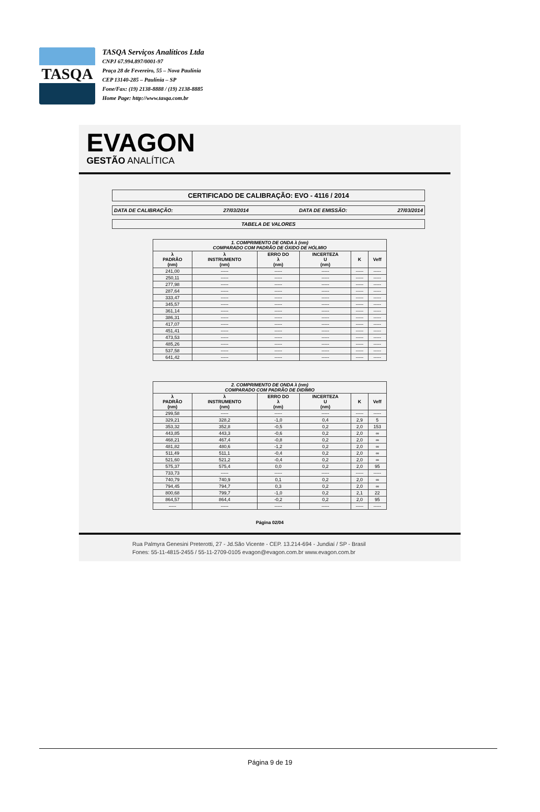TASQA
TASQA Serviços Analíticos Ltda
CNPJ 67.994.897/0001-97
Praça 28 de Fevereiro, 55 – Nova Paulínia
CEP 13140-285 – Paulínia – SP
Fone/Fax: (19) 2138-8888 / (19) 2138-8885
Home Page: http://www.tasqa.com.br
EVAGON
GESTÃO ANALÍTICA
CERTIFICADO DE CALIBRAÇÃO: EVO - 4116 / 2014
DATA DE CALIBRAÇÃO: 27/03/2014 DATA DE EMISSÃO: 27/03/2014
TABELA DE VALORES
| 1. COMPRIMENTO DE ONDA λ (nm) COMPARADO COM PADRÃO DE ÓXIDO DE HÓLMIO | | | | | |
| --- | --- | --- | --- | --- | --- |
| λ PADRÃO (nm) | λ INSTRUMENTO (nm) | ERRO DO λ (nm) | INCERTEZA U (nm) | K | Veff |
| 241,00 | ----- | ----- | ----- | ----- | ----- |
| 250,11 | ----- | ----- | ----- | ----- | ----- |
| 277,98 | ----- | ----- | ----- | ----- | ----- |
| 287,64 | ----- | ----- | ----- | ----- | ----- |
| 333,47 | ----- | ----- | ----- | ----- | ----- |
| 345,57 | ----- | ----- | ----- | ----- | ----- |
| 361,14 | ----- | ----- | ----- | ----- | ----- |
| 386,31 | ----- | ----- | ----- | ----- | ----- |
| 417,07 | ----- | ----- | ----- | ----- | ----- |
| 451,41 | ----- | ----- | ----- | ----- | ----- |
| 473,53 | ----- | ----- | ----- | ----- | ----- |
| 485,26 | ----- | ----- | ----- | ----- | ----- |
| 537,58 | ----- | ----- | ----- | ----- | ----- |
| 641,42 | ----- | ----- | ----- | ----- | ----- |
| 2. COMPRIMENTO DE ONDA λ (nm) COMPARADO COM PADRÃO DE DIDÍMIO | | | | | |
| --- | --- | --- | --- | --- | --- |
| λ PADRÃO (nm) | λ INSTRUMENTO (nm) | ERRO DO λ (nm) | INCERTEZA U (nm) | K | Veff |
| 299,58 | ----- | ----- | ----- | ----- | ----- |
| 329,21 | 328,2 | -1,0 | 0,4 | 2,9 | 5 |
| 353,32 | 352,8 | -0,5 | 0,2 | 2,0 | 153 |
| 443,85 | 443,3 | -0,6 | 0,2 | 2,0 | ∞ |
| 468,21 | 467,4 | -0,8 | 0,2 | 2,0 | ∞ |
| 481,82 | 480,6 | -1,2 | 0,2 | 2,0 | ∞ |
| 511,49 | 511,1 | -0,4 | 0,2 | 2,0 | ∞ |
| 521,60 | 521,2 | -0,4 | 0,2 | 2,0 | ∞ |
| 575,37 | 575,4 | 0,0 | 0,2 | 2,0 | 95 |
| 733,73 | ----- | ----- | ----- | ----- | ----- |
| 740,79 | 740,9 | 0,1 | 0,2 | 2,0 | ∞ |
| 794,45 | 794,7 | 0,3 | 0,2 | 2,0 | ∞ |
| 800,68 | 799,7 | -1,0 | 0,2 | 2,1 | 22 |
| 864,57 | 864,4 | -0,2 | 0,2 | 2,0 | 95 |
| ----- | ----- | ----- | ----- | ----- | ----- |
Página 02/04
Rua Palmyra Genesini Preterotti, 27 - Jd.São Vicente - CEP. 13.214-694 - Jundiaí / SP - Brasil
Fones: 55-11-4815-2455 / 55-11-2709-0105 evagon@evagon.com.br www.evagon.com.br
Página 9 de 19